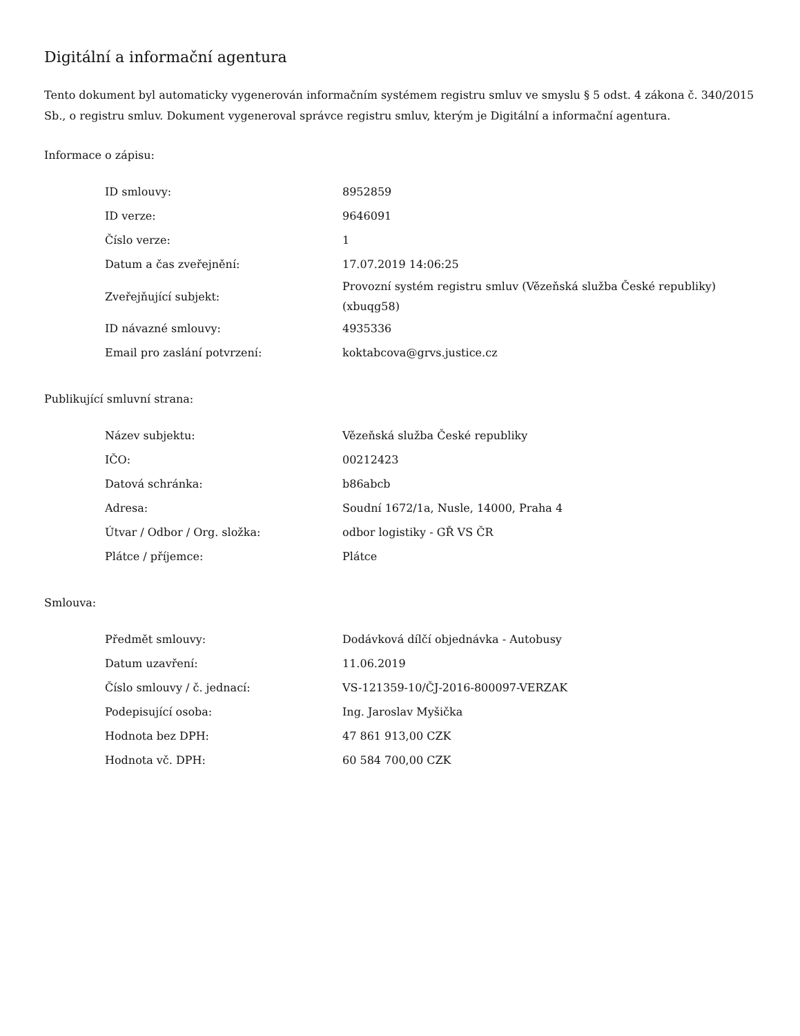Digitální a informační agentura
Tento dokument byl automaticky vygenerován informačním systémem registru smluv ve smyslu § 5 odst. 4 zákona č. 340/2015 Sb., o registru smluv. Dokument vygeneroval správce registru smluv, kterým je Digitální a informační agentura.
Informace o zápisu:
| ID smlouvy: | 8952859 |
| ID verze: | 9646091 |
| Číslo verze: | 1 |
| Datum a čas zveřejnění: | 17.07.2019 14:06:25 |
| Zveřejňující subjekt: | Provozní systém registru smluv (Vězeňská služba České republiky) (xbuqg58) |
| ID návazné smlouvy: | 4935336 |
| Email pro zaslání potvrzení: | koktabcova@grvs.justice.cz |
Publikující smluvní strana:
| Název subjektu: | Vězeňská služba České republiky |
| IČO: | 00212423 |
| Datová schránka: | b86abcb |
| Adresa: | Soudní 1672/1a, Nusle, 14000, Praha 4 |
| Útvar / Odbor / Org. složka: | odbor logistiky - GŘ VS ČR |
| Plátce / příjemce: | Plátce |
Smlouva:
| Předmět smlouvy: | Dodávková dílčí objednávka - Autobusy |
| Datum uzavření: | 11.06.2019 |
| Číslo smlouvy / č. jednací: | VS-121359-10/ČJ-2016-800097-VERZAK |
| Podepisující osoba: | Ing. Jaroslav Myšička |
| Hodnota bez DPH: | 47 861 913,00 CZK |
| Hodnota vč. DPH: | 60 584 700,00 CZK |